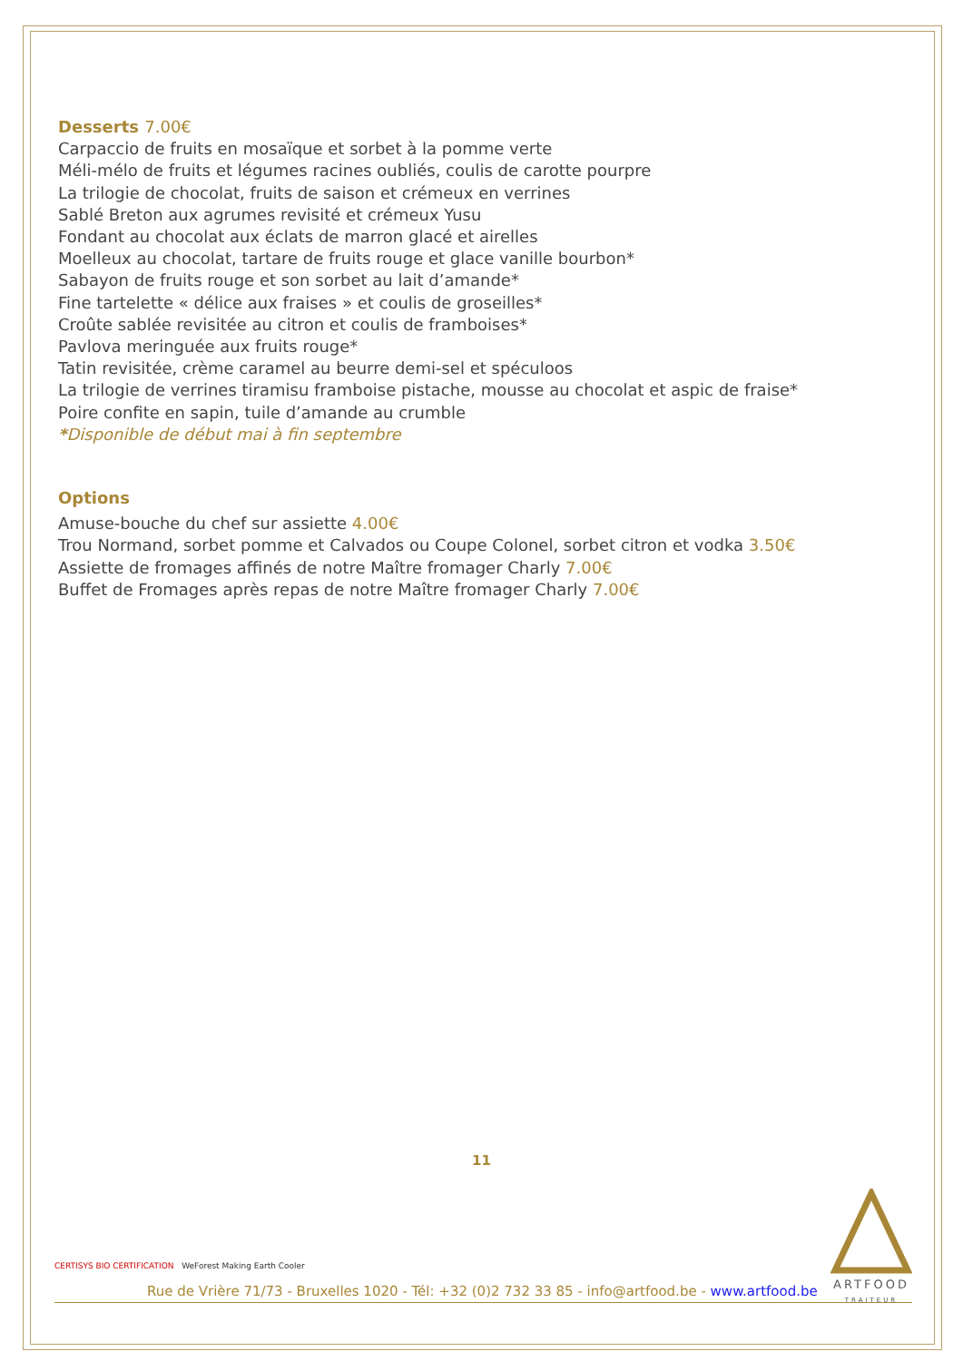Desserts 7.00€
Carpaccio de fruits en mosaïque et sorbet à la pomme verte
Méli-mélo de fruits et légumes racines oubliés, coulis de carotte pourpre
La trilogie de chocolat, fruits de saison et crémeux en verrines
Sablé Breton aux agrumes revisité et crémeux Yusu
Fondant au chocolat aux éclats de marron glacé et airelles
Moelleux au chocolat, tartare de fruits rouge et glace vanille bourbon*
Sabayon de fruits rouge et son sorbet au lait d’amande*
Fine tartelette « délice aux fraises » et coulis de groseilles*
Croûte sablée revisitée au citron et coulis de framboises*
Pavlova meringuée aux fruits rouge*
Tatin revisitée, crème caramel au beurre demi-sel et spéculoos
La trilogie de verrines tiramisu framboise pistache, mousse au chocolat et aspic de fraise*
Poire confite en sapin, tuile d’amande au crumble
*Disponible de début mai à fin septembre
Options
Amuse-bouche du chef sur assiette 4.00€
Trou Normand, sorbet pomme et Calvados ou Coupe Colonel, sorbet citron et vodka 3.50€
Assiette de fromages affinés de notre Maître fromager Charly 7.00€
Buffet de Fromages après repas de notre Maître fromager Charly 7.00€
11
CERTISYS BIO CERTIFICATION WeForest Making Earth Cooler
ARTFOOD
TRAITEUR
Rue de Vrière 71/73 - Bruxelles 1020 - Tél: +32 (0)2 732 33 85 - info@artfood.be - www.artfood.be